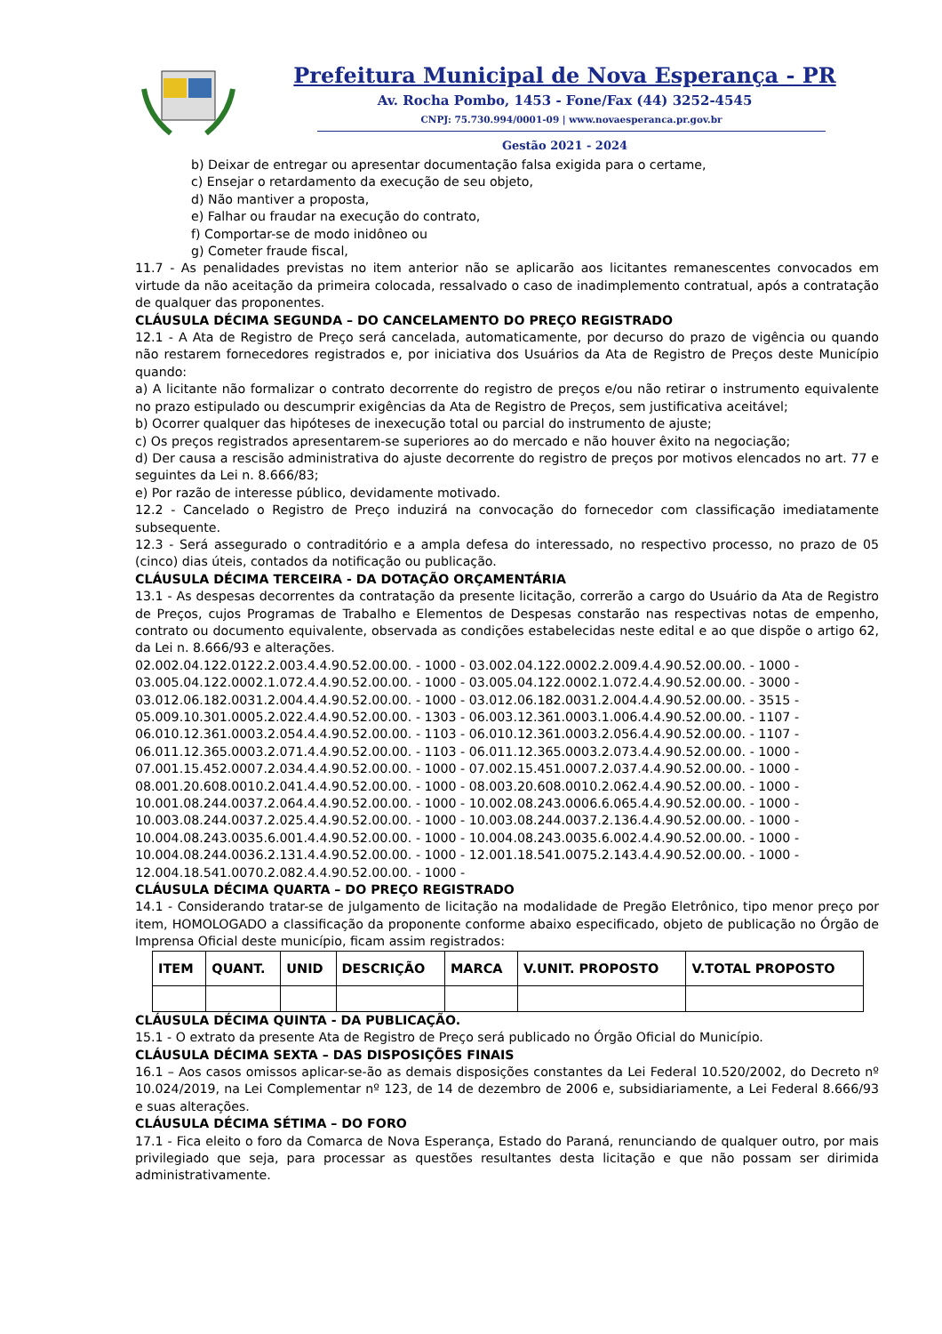Prefeitura Municipal de Nova Esperança - PR
Av. Rocha Pombo, 1453 - Fone/Fax (44) 3252-4545
CNPJ: 75.730.994/0001-09 | www.novaesperanca.pr.gov.br
Gestão 2021 - 2024
b) Deixar de entregar ou apresentar documentação falsa exigida para o certame,
c) Ensejar o retardamento da execução de seu objeto,
d) Não mantiver a proposta,
e) Falhar ou fraudar na execução do contrato,
f) Comportar-se de modo inidôneo ou
g) Cometer fraude fiscal,
11.7 - As penalidades previstas no item anterior não se aplicarão aos licitantes remanescentes convocados em virtude da não aceitação da primeira colocada, ressalvado o caso de inadimplemento contratual, após a contratação de qualquer das proponentes.
CLÁUSULA DÉCIMA SEGUNDA – DO CANCELAMENTO DO PREÇO REGISTRADO
12.1 - A Ata de Registro de Preço será cancelada, automaticamente, por decurso do prazo de vigência ou quando não restarem fornecedores registrados e, por iniciativa dos Usuários da Ata de Registro de Preços deste Município quando:
a) A licitante não formalizar o contrato decorrente do registro de preços e/ou não retirar o instrumento equivalente no prazo estipulado ou descumprir exigências da Ata de Registro de Preços, sem justificativa aceitável;
b) Ocorrer qualquer das hipóteses de inexecução total ou parcial do instrumento de ajuste;
c) Os preços registrados apresentarem-se superiores ao do mercado e não houver êxito na negociação;
d) Der causa a rescisão administrativa do ajuste decorrente do registro de preços por motivos elencados no art. 77 e seguintes da Lei n. 8.666/83;
e) Por razão de interesse público, devidamente motivado.
12.2 - Cancelado o Registro de Preço induzirá na convocação do fornecedor com classificação imediatamente subsequente.
12.3 - Será assegurado o contraditório e a ampla defesa do interessado, no respectivo processo, no prazo de 05 (cinco) dias úteis, contados da notificação ou publicação.
CLÁUSULA DÉCIMA TERCEIRA - DA DOTAÇÃO ORÇAMENTÁRIA
13.1 - As despesas decorrentes da contratação da presente licitação, correrão a cargo do Usuário da Ata de Registro de Preços, cujos Programas de Trabalho e Elementos de Despesas constarão nas respectivas notas de empenho, contrato ou documento equivalente, observada as condições estabelecidas neste edital e ao que dispõe o artigo 62, da Lei n. 8.666/93 e alterações.
02.002.04.122.0122.2.003.4.4.90.52.00.00. - 1000 - 03.002.04.122.0002.2.009.4.4.90.52.00.00. - 1000 -
03.005.04.122.0002.1.072.4.4.90.52.00.00. - 1000 - 03.005.04.122.0002.1.072.4.4.90.52.00.00. - 3000 -
03.012.06.182.0031.2.004.4.4.90.52.00.00. - 1000 - 03.012.06.182.0031.2.004.4.4.90.52.00.00. - 3515 -
05.009.10.301.0005.2.022.4.4.90.52.00.00. - 1303 - 06.003.12.361.0003.1.006.4.4.90.52.00.00. - 1107 -
06.010.12.361.0003.2.054.4.4.90.52.00.00. - 1103 - 06.010.12.361.0003.2.056.4.4.90.52.00.00. - 1107 -
06.011.12.365.0003.2.071.4.4.90.52.00.00. - 1103 - 06.011.12.365.0003.2.073.4.4.90.52.00.00. - 1000 -
07.001.15.452.0007.2.034.4.4.90.52.00.00. - 1000 - 07.002.15.451.0007.2.037.4.4.90.52.00.00. - 1000 -
08.001.20.608.0010.2.041.4.4.90.52.00.00. - 1000 - 08.003.20.608.0010.2.062.4.4.90.52.00.00. - 1000 -
10.001.08.244.0037.2.064.4.4.90.52.00.00. - 1000 - 10.002.08.243.0006.6.065.4.4.90.52.00.00. - 1000 -
10.003.08.244.0037.2.025.4.4.90.52.00.00. - 1000 - 10.003.08.244.0037.2.136.4.4.90.52.00.00. - 1000 -
10.004.08.243.0035.6.001.4.4.90.52.00.00. - 1000 - 10.004.08.243.0035.6.002.4.4.90.52.00.00. - 1000 -
10.004.08.244.0036.2.131.4.4.90.52.00.00. - 1000 - 12.001.18.541.0075.2.143.4.4.90.52.00.00. - 1000 -
12.004.18.541.0070.2.082.4.4.90.52.00.00. - 1000 -
CLÁUSULA DÉCIMA QUARTA – DO PREÇO REGISTRADO
14.1 - Considerando tratar-se de julgamento de licitação na modalidade de Pregão Eletrônico, tipo menor preço por item, HOMOLOGADO a classificação da proponente conforme abaixo especificado, objeto de publicação no Órgão de Imprensa Oficial deste município, ficam assim registrados:
| ITEM | QUANT. | UNID | DESCRIÇÃO | MARCA | V.UNIT. PROPOSTO | V.TOTAL PROPOSTO |
| --- | --- | --- | --- | --- | --- | --- |
CLÁUSULA DÉCIMA QUINTA - DA PUBLICAÇÃO.
15.1 - O extrato da presente Ata de Registro de Preço será publicado no Órgão Oficial do Município.
CLÁUSULA DÉCIMA SEXTA – DAS DISPOSIÇÕES FINAIS
16.1 – Aos casos omissos aplicar-se-ão as demais disposições constantes da Lei Federal 10.520/2002, do Decreto nº 10.024/2019, na Lei Complementar nº 123, de 14 de dezembro de 2006 e, subsidiariamente, a Lei Federal 8.666/93 e suas alterações.
CLÁUSULA DÉCIMA SÉTIMA – DO FORO
17.1 - Fica eleito o foro da Comarca de Nova Esperança, Estado do Paraná, renunciando de qualquer outro, por mais privilegiado que seja, para processar as questões resultantes desta licitação e que não possam ser dirimida administrativamente.